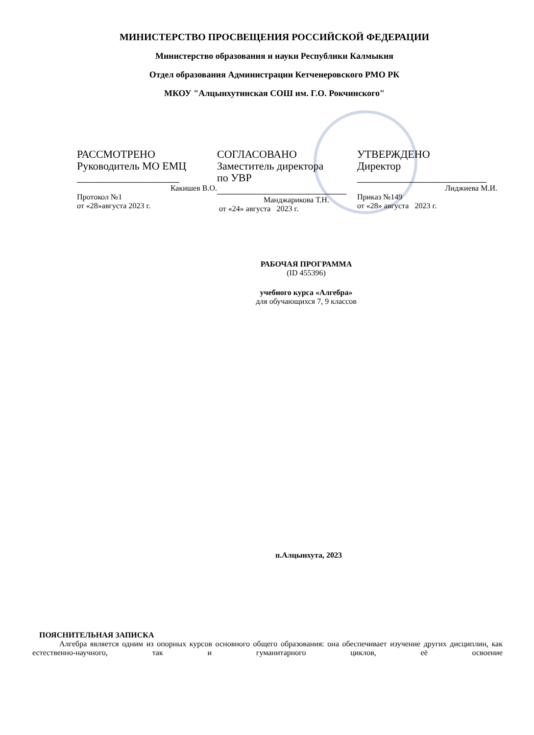МИНИСТЕРСТВО ПРОСВЕЩЕНИЯ РОССИЙСКОЙ ФЕДЕРАЦИИ
Министерство образования и науки Республики Калмыкия
Отдел образования Администрации Кетченеровского РМО РК
МКОУ "Алцынхутинская СОШ им. Г.О. Рокчинского"
РАССМОТРЕНО
Руководитель МО ЕМЦ
___________________
Какишев В.О.
Протокол №1
от «28»августа 2023 г.
СОГЛАСОВАНО
Заместитель директора
по УВР
________________________
Манджарикова Т.Н.
от «24» августа 2023 г.
УТВЕРЖДЕНО
Директор
________________________
Лиджиева М.И.
Приказ №149
от «28» августа 2023 г.
РАБОЧАЯ ПРОГРАММА
(ID 455396)
учебного курса «Алгебра»
для обучающихся 7, 9 классов
п.Алцынхута, 2023
ПОЯСНИТЕЛЬНАЯ ЗАПИСКА
Алгебра является одним из опорных курсов основного общего образования: она обеспечивает изучение других дисциплин, как естественно-научного, так и гуманитарного циклов, её освоение